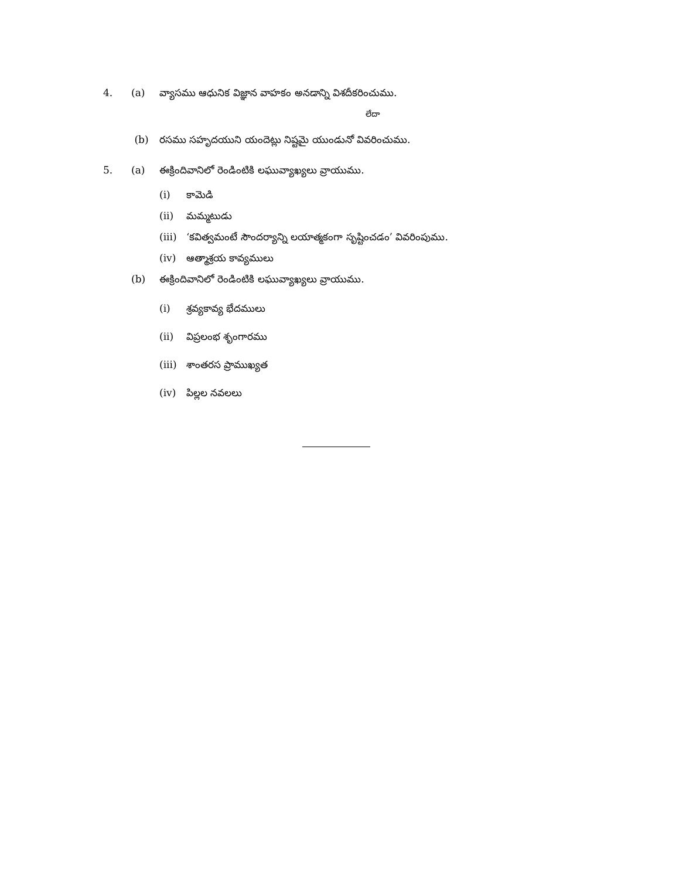4. (a) వ్యాసము ఆధునిక విజ్ఞాన వాహకం అనడాన్ని విశదీకరించుము.
లేదా
(b) రసము సహృదయుని యందెట్లు నిష్టమై యుండునో వివరించుము.
5. (a) ఈక్రిందివానిలో రెండింటికి లఘువ్యాఖ్యలు వ్రాయుము.
(i) కామెడి
(ii) మమ్మటుడు
(iii) ‘కవిత్వమంటే సౌందర్యాన్ని లయాత్మకంగా సృష్టించడం’ వివరింపుము.
(iv) ఆత్మాశ్రయ కావ్యములు
(b) ఈక్రిందివానిలో రెండింటికి లఘువ్యాఖ్యలు వ్రాయుము.
(i) శ్రవ్యకావ్య భేదములు
(ii) విప్రలంభ శృంగారము
(iii) శాంతరస ప్రాముఖ్యత
(iv) పిల్లల నవలలు